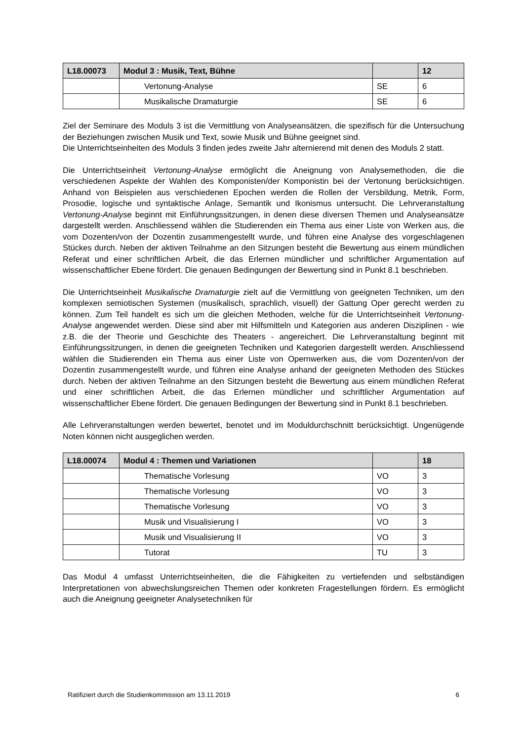| L18.00073 | Modul 3 : Musik, Text, Bühne | | 12 |
| --- | --- | --- | --- |
| | Vertonung-Analyse | SE | 6 |
| | Musikalische Dramaturgie | SE | 6 |
Ziel der Seminare des Moduls 3 ist die Vermittlung von Analyseansätzen, die spezifisch für die Untersuchung der Beziehungen zwischen Musik und Text, sowie Musik und Bühne geeignet sind.
Die Unterrichtseinheiten des Moduls 3 finden jedes zweite Jahr alternierend mit denen des Moduls 2 statt.
Die Unterrichtseinheit Vertonung-Analyse ermöglicht die Aneignung von Analysemethoden, die die verschiedenen Aspekte der Wahlen des Komponisten/der Komponistin bei der Vertonung berücksichtigen. Anhand von Beispielen aus verschiedenen Epochen werden die Rollen der Versbildung, Metrik, Form, Prosodie, logische und syntaktische Anlage, Semantik und Ikonismus untersucht. Die Lehrveranstaltung Vertonung-Analyse beginnt mit Einführungssitzungen, in denen diese diversen Themen und Analyseansätze dargestellt werden. Anschliessend wählen die Studierenden ein Thema aus einer Liste von Werken aus, die vom Dozenten/von der Dozentin zusammengestellt wurde, und führen eine Analyse des vorgeschlagenen Stückes durch. Neben der aktiven Teilnahme an den Sitzungen besteht die Bewertung aus einem mündlichen Referat und einer schriftlichen Arbeit, die das Erlernen mündlicher und schriftlicher Argumentation auf wissenschaftlicher Ebene fördert. Die genauen Bedingungen der Bewertung sind in Punkt 8.1 beschrieben.
Die Unterrichtseinheit Musikalische Dramaturgie zielt auf die Vermittlung von geeigneten Techniken, um den komplexen semiotischen Systemen (musikalisch, sprachlich, visuell) der Gattung Oper gerecht werden zu können. Zum Teil handelt es sich um die gleichen Methoden, welche für die Unterrichtseinheit Vertonung-Analyse angewendet werden. Diese sind aber mit Hilfsmitteln und Kategorien aus anderen Disziplinen - wie z.B. die der Theorie und Geschichte des Theaters - angereichert. Die Lehrveranstaltung beginnt mit Einführungssitzungen, in denen die geeigneten Techniken und Kategorien dargestellt werden. Anschliessend wählen die Studierenden ein Thema aus einer Liste von Opernwerken aus, die vom Dozenten/von der Dozentin zusammengestellt wurde, und führen eine Analyse anhand der geeigneten Methoden des Stückes durch. Neben der aktiven Teilnahme an den Sitzungen besteht die Bewertung aus einem mündlichen Referat und einer schriftlichen Arbeit, die das Erlernen mündlicher und schriftlicher Argumentation auf wissenschaftlicher Ebene fördert. Die genauen Bedingungen der Bewertung sind in Punkt 8.1 beschrieben.
Alle Lehrveranstaltungen werden bewertet, benotet und im Moduldurchschnitt berücksichtigt. Ungenügende Noten können nicht ausgeglichen werden.
| L18.00074 | Modul 4 : Themen und Variationen | | 18 |
| --- | --- | --- | --- |
| | Thematische Vorlesung | VO | 3 |
| | Thematische Vorlesung | VO | 3 |
| | Thematische Vorlesung | VO | 3 |
| | Musik und Visualisierung I | VO | 3 |
| | Musik und Visualisierung II | VO | 3 |
| | Tutorat | TU | 3 |
Das Modul 4 umfasst Unterrichtseinheiten, die die Fähigkeiten zu vertiefenden und selbständigen Interpretationen von abwechslungsreichen Themen oder konkreten Fragestellungen fördern. Es ermöglicht auch die Aneignung geeigneter Analysetechniken für
Ratifiziert durch die Studienkommission am 13.11.2019 6